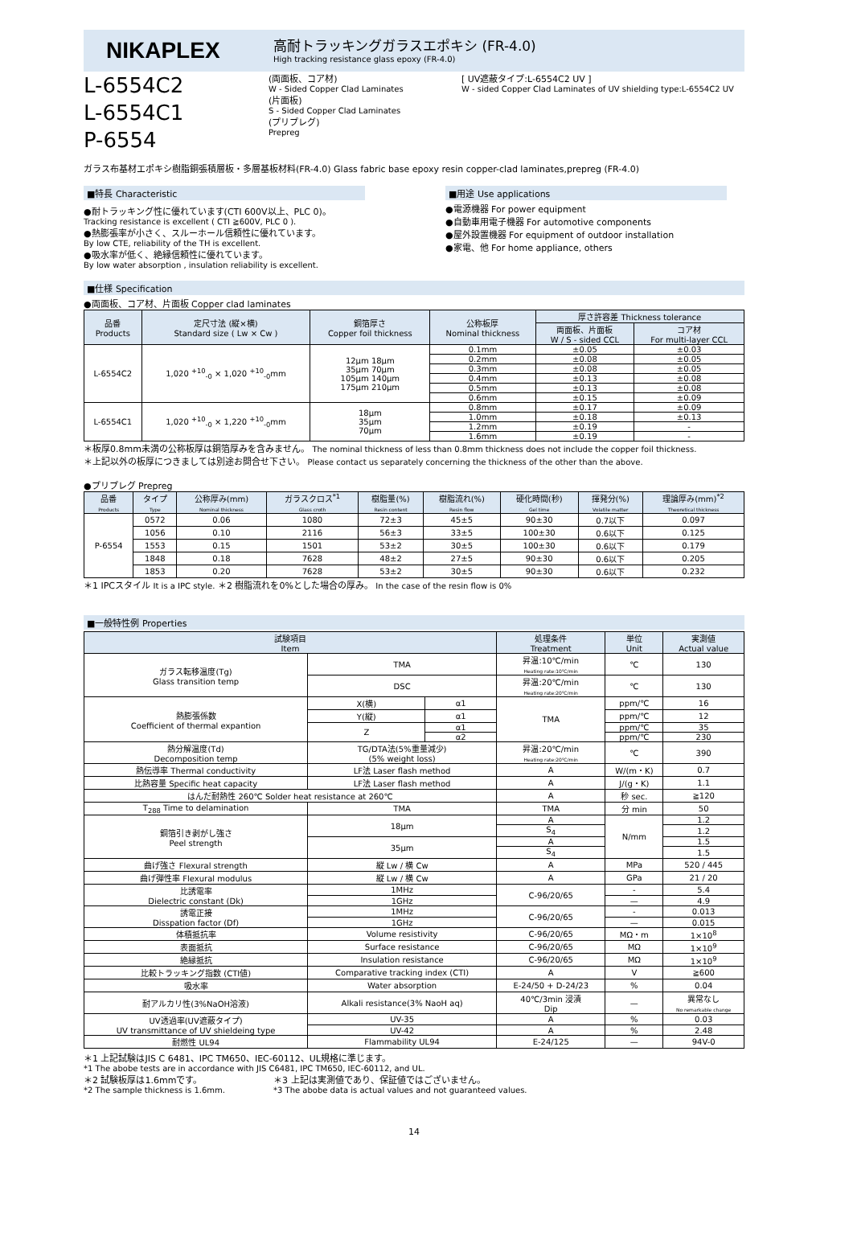NIKAPLEX
高耐トラッキングガラスエポキシ (FR-4.0)
High tracking resistance glass epoxy (FR-4.0)
L-6554C2
L-6554C1
P-6554
(両面板、コア材)
W - Sided Copper Clad Laminates
(片面板)
S - Sided Copper Clad Laminates
(プリプレグ)
Prepreg
[ UV遮蔽タイプ:L-6554C2 UV ]
W - sided Copper Clad Laminates of UV shielding type:L-6554C2 UV
ガラス布基材エポキシ樹脂銅張積層板・多層基板材料(FR-4.0) Glass fabric base epoxy resin copper-clad laminates,prepreg (FR-4.0)
■特長 Characteristic
●耐トラッキング性に優れています(CTI 600V以上、PLC 0)。
Tracking resistance is excellent ( CTI ≧600V, PLC 0 ).
●熱膨張率が小さく、スルーホール信頼性に優れています。
By low CTE, reliability of the TH is excellent.
●吸水率が低く、絶縁信頼性に優れています。
By low water absorption , insulation reliability is excellent.
■用途 Use applications
●電源機器 For power equipment
●自動車用電子機器 For automotive components
●屋外設置機器 For equipment of outdoor installation
●家電、他 For home appliance, others
■仕様 Specification
●両面板、コア材、片面板 Copper clad laminates
| 品番 Products | 定尺寸法 (縦×横) Standard size ( Lw × Cw ) | 銅箔厚さ Copper foil thickness | 公称板厚 Nominal thickness | 厚さ許容差 Thickness tolerance | |
| --- | --- | --- | --- | --- | --- |
| | | | | 両面板、片面板 W / S - sided CCL | コア材 For multi-layer CCL |
| L-6554C2 | 1,020 <sup>+10</sup><sub>-0</sub> × 1,020 <sup>+10</sup><sub>-0</sub>mm | 12μm 18μm 35μm 70μm 105μm 140μm 175μm 210μm | 0.1mm | ±0.05 | ±0.03 |
| | | | 0.2mm | ±0.08 | ±0.05 |
| | | | 0.3mm | ±0.08 | ±0.05 |
| | | | 0.4mm | ±0.13 | ±0.08 |
| | | | 0.5mm | ±0.13 | ±0.08 |
| | | | 0.6mm | ±0.15 | ±0.09 |
| L-6554C1 | 1,020 <sup>+10</sup><sub>-0</sub> × 1,220 <sup>+10</sup><sub>-0</sub>mm | 18μm 35μm 70μm | 0.8mm | ±0.17 | ±0.09 |
| | | | 1.0mm | ±0.18 | ±0.13 |
| | | | 1.2mm | ±0.19 | - |
| | | | 1.6mm | ±0.19 | - |
＊板厚0.8mm未満の公称板厚は銅箔厚みを含みません。 The nominal thickness of less than 0.8mm thickness does not include the copper foil thickness.
＊上記以外の板厚につきましては別途お問合せ下さい。 Please contact us separately concerning the thickness of the other than the above.
●プリプレグ Prepreg
| 品番 Products | タイプ Type | 公称厚み(mm) Nominal thickness | ガラスクロス<sup>*1</sup> Glass croth | 樹脂量(%) Resin content | 樹脂流れ(%) Resin flow | 硬化時間(秒) Gel time | 揮発分(%) Volatile matter | 理論厚み(mm)<sup>*2</sup> Theoretical thickness |
| --- | --- | --- | --- | --- | --- | --- | --- | --- |
| P-6554 | 0572 | 0.06 | 1080 | 72±3 | 45±5 | 90±30 | 0.7以下 | 0.097 |
| | 1056 | 0.10 | 2116 | 56±3 | 33±5 | 100±30 | 0.6以下 | 0.125 |
| | 1553 | 0.15 | 1501 | 53±2 | 30±5 | 100±30 | 0.6以下 | 0.179 |
| | 1848 | 0.18 | 7628 | 48±2 | 27±5 | 90±30 | 0.6以下 | 0.205 |
| | 1853 | 0.20 | 7628 | 53±2 | 30±5 | 90±30 | 0.6以下 | 0.232 |
＊1 IPCスタイル It is a IPC style. ＊2 樹脂流れを0%とした場合の厚み。 In the case of the resin flow is 0%
■一般特性例 Properties
| 試験項目 Item | | | 処理条件 Treatment | 単位 Unit | 実測値 Actual value |
| --- | --- | --- | --- | --- | --- |
| ガラス転移温度(Tg) Glass transition temp | TMA | | 昇温:10℃/min Heating rate:10℃/min | ℃ | 130 |
| | DSC | | 昇温:20℃/min Heating rate:20℃/min | ℃ | 130 |
| 熱膨張係数 Coefficient of thermal expantion | X(横) | α1 | TMA | ppm/℃ | 16 |
| | Y(縦) | α1 | | ppm/℃ | 12 |
| | Z | α1 | | ppm/℃ | 35 |
| | | α2 | | ppm/℃ | 230 |
| 熱分解温度(Td) Decomposition temp | TG/DTA法(5%重量減少) (5% weight loss) | | 昇温:20℃/min Heating rate:20℃/min | ℃ | 390 |
| 熱伝導率 Thermal conductivity | LF法 Laser flash method | | A | W/(m・K) | 0.7 |
| 比熱容量 Specific heat capacity | LF法 Laser flash method | | A | J/(g・K) | 1.1 |
| はんだ耐熱性 260℃ Solder heat resistance at 260℃ | | | A | 秒 sec. | ≧120 |
| T<sub>288</sub> Time to delamination | TMA | | TMA | 分 min | 50 |
| 銅箔引き剥がし強さ Peel strength | 18μm | | A | N/mm | 1.2 |
| | | | S<sub>4</sub> | | 1.2 |
| | 35μm | | A | | 1.5 |
| | | | S<sub>4</sub> | | 1.5 |
| 曲げ強さ Flexural strength | 縦 Lw / 横 Cw | | A | MPa | 520 / 445 |
| 曲げ弾性率 Flexural modulus | 縦 Lw / 横 Cw | | A | GPa | 21 / 20 |
| 比誘電率 Dielectric constant (Dk) | 1MHz | | C-96/20/65 | - | 5.4 |
| | 1GHz | | | — | 4.9 |
| 誘電正接 Disspation factor (Df) | 1MHz | | C-96/20/65 | - | 0.013 |
| | 1GHz | | | — | 0.015 |
| 体積抵抗率 | Volume resistivity | | C-96/20/65 | MΩ・m | 1×10<sup>8</sup> |
| 表面抵抗 | Surface resistance | | C-96/20/65 | MΩ | 1×10<sup>9</sup> |
| 絶縁抵抗 | Insulation resistance | | C-96/20/65 | MΩ | 1×10<sup>9</sup> |
| 比較トラッキング指数 (CTI値) | Comparative tracking index (CTI) | | A | V | ≧600 |
| 吸水率 | Water absorption | | E-24/50 + D-24/23 | % | 0.04 |
| 耐アルカリ性(3%NaOH溶液) | Alkali resistance(3% NaoH aq) | | 40℃/3min 浸漬 Dip | — | 異常なし No remarkable change |
| UV透過率(UV遮蔽タイプ) UV transmittance of UV shieldeing type | UV-35 | | A | % | 0.03 |
| | UV-42 | | A | % | 2.48 |
| 耐燃性 UL94 | Flammability UL94 | | E-24/125 | — | 94V-0 |
＊1 上記試験はJIS C 6481、IPC TM650、IEC-60112、UL規格に準じます。
*1 The abobe tests are in accordance with JIS C6481, IPC TM650, IEC-60112, and UL.
＊2 試験板厚は1.6mmです。
*2 The sample thickness is 1.6mm.
＊3 上記は実測値であり、保証値ではございません。
*3 The abobe data is actual values and not guaranteed values.
14